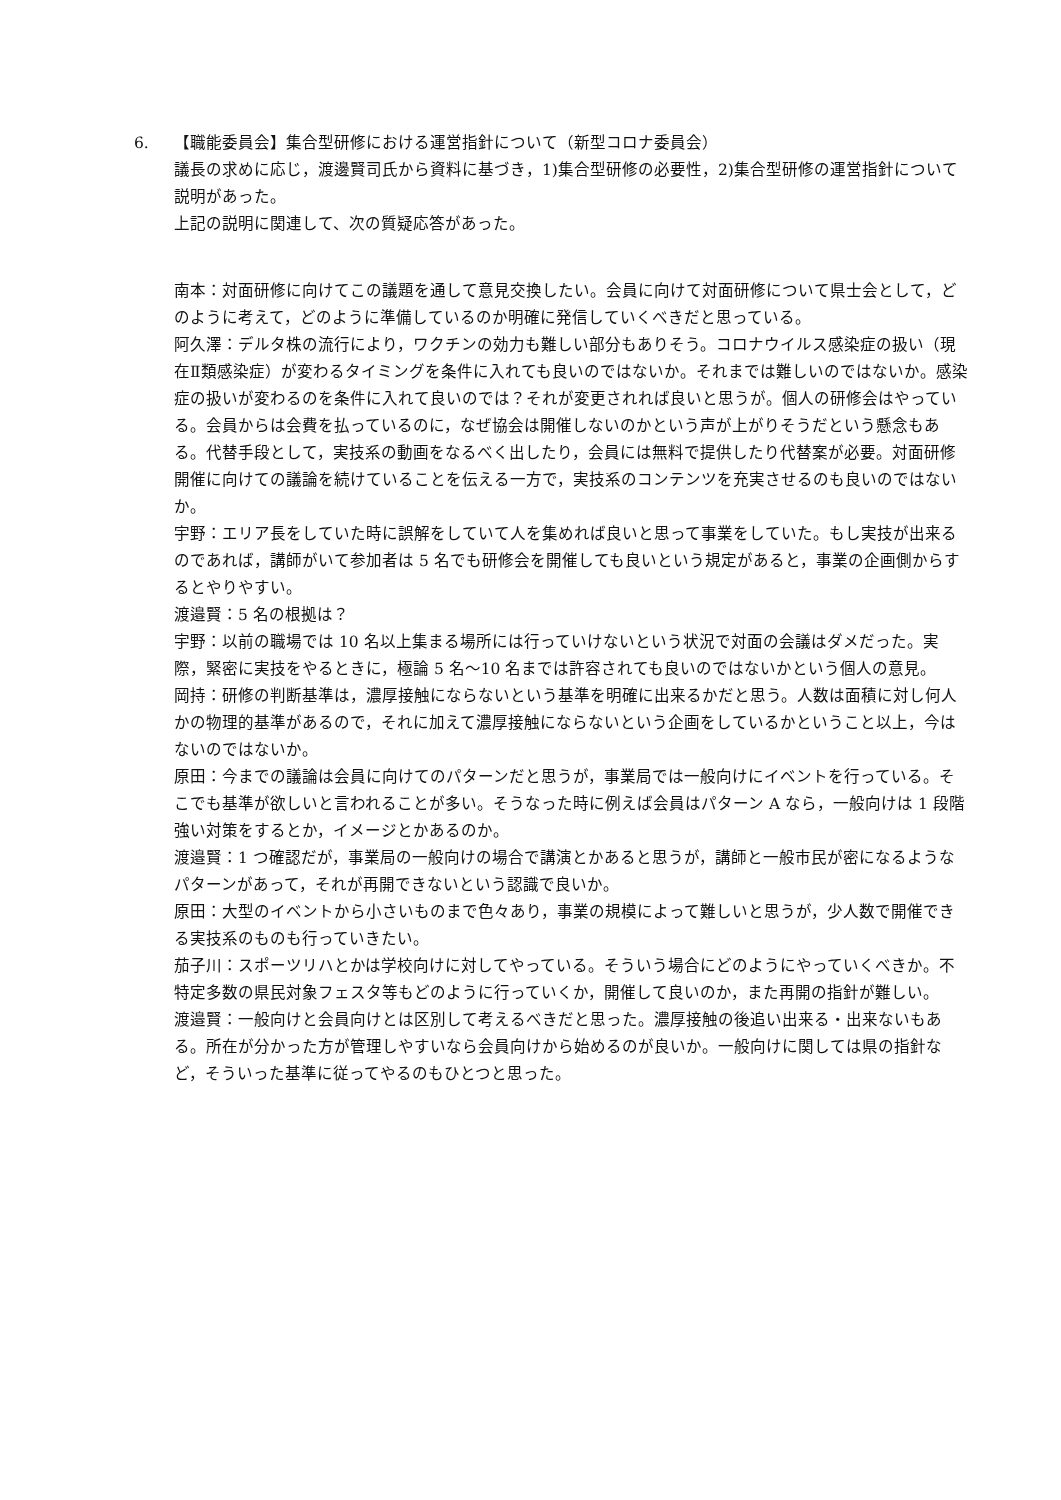6. 【職能委員会】集合型研修における運営指針について（新型コロナ委員会）
議長の求めに応じ，渡邊賢司氏から資料に基づき，1)集合型研修の必要性，2)集合型研修の運営指針について説明があった。
上記の説明に関連して、次の質疑応答があった。
南本：対面研修に向けてこの議題を通して意見交換したい。会員に向けて対面研修について県士会として，どのように考えて，どのように準備しているのか明確に発信していくべきだと思っている。
阿久澤：デルタ株の流行により，ワクチンの効力も難しい部分もありそう。コロナウイルス感染症の扱い（現在Ⅱ類感染症）が変わるタイミングを条件に入れても良いのではないか。それまでは難しいのではないか。感染症の扱いが変わるのを条件に入れて良いのでは？それが変更されれば良いと思うが。個人の研修会はやっている。会員からは会費を払っているのに，なぜ協会は開催しないのかという声が上がりそうだという懸念もある。代替手段として，実技系の動画をなるべく出したり，会員には無料で提供したり代替案が必要。対面研修開催に向けての議論を続けていることを伝える一方で，実技系のコンテンツを充実させるのも良いのではないか。
宇野：エリア長をしていた時に誤解をしていて人を集めれば良いと思って事業をしていた。もし実技が出来るのであれば，講師がいて参加者は 5 名でも研修会を開催しても良いという規定があると，事業の企画側からするとやりやすい。
渡邉賢：5 名の根拠は？
宇野：以前の職場では 10 名以上集まる場所には行っていけないという状況で対面の会議はダメだった。実際，緊密に実技をやるときに，極論 5 名～10 名までは許容されても良いのではないかという個人の意見。
岡持：研修の判断基準は，濃厚接触にならないという基準を明確に出来るかだと思う。人数は面積に対し何人かの物理的基準があるので，それに加えて濃厚接触にならないという企画をしているかということ以上，今はないのではないか。
原田：今までの議論は会員に向けてのパターンだと思うが，事業局では一般向けにイベントを行っている。そこでも基準が欲しいと言われることが多い。そうなった時に例えば会員はパターン A なら，一般向けは 1 段階強い対策をするとか，イメージとかあるのか。
渡邉賢：1 つ確認だが，事業局の一般向けの場合で講演とかあると思うが，講師と一般市民が密になるようなパターンがあって，それが再開できないという認識で良いか。
原田：大型のイベントから小さいものまで色々あり，事業の規模によって難しいと思うが，少人数で開催できる実技系のものも行っていきたい。
茄子川：スポーツリハとかは学校向けに対してやっている。そういう場合にどのようにやっていくべきか。不特定多数の県民対象フェスタ等もどのように行っていくか，開催して良いのか，また再開の指針が難しい。
渡邉賢：一般向けと会員向けとは区別して考えるべきだと思った。濃厚接触の後追い出来る・出来ないもある。所在が分かった方が管理しやすいなら会員向けから始めるのが良いか。一般向けに関しては県の指針など，そういった基準に従ってやるのもひとつと思った。